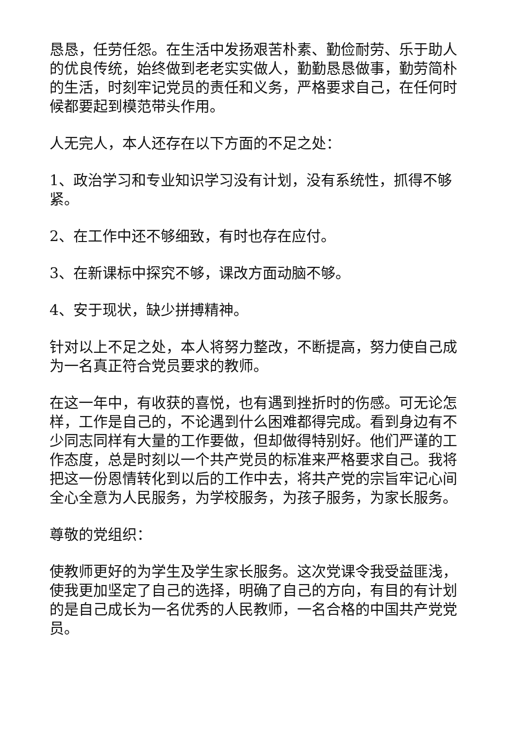恳恳，任劳任怨。在生活中发扬艰苦朴素、勤俭耐劳、乐于助人的优良传统，始终做到老老实实做人，勤勤恳恳做事，勤劳简朴的生活，时刻牢记党员的责任和义务，严格要求自己，在任何时候都要起到模范带头作用。
人无完人，本人还存在以下方面的不足之处：
1、政治学习和专业知识学习没有计划，没有系统性，抓得不够紧。
2、在工作中还不够细致，有时也存在应付。
3、在新课标中探究不够，课改方面动脑不够。
4、安于现状，缺少拼搏精神。
针对以上不足之处，本人将努力整改，不断提高，努力使自己成为一名真正符合党员要求的教师。
在这一年中，有收获的喜悦，也有遇到挫折时的伤感。可无论怎样，工作是自己的，不论遇到什么困难都得完成。看到身边有不少同志同样有大量的工作要做，但却做得特别好。他们严谨的工作态度，总是时刻以一个共产党员的标准来严格要求自己。我将把这一份恩情转化到以后的工作中去，将共产党的宗旨牢记心间全心全意为人民服务，为学校服务，为孩子服务，为家长服务。
尊敬的党组织：
使教师更好的为学生及学生家长服务。这次党课令我受益匪浅，使我更加坚定了自己的选择，明确了自己的方向，有目的有计划的是自己成长为一名优秀的人民教师，一名合格的中国共产党党员。